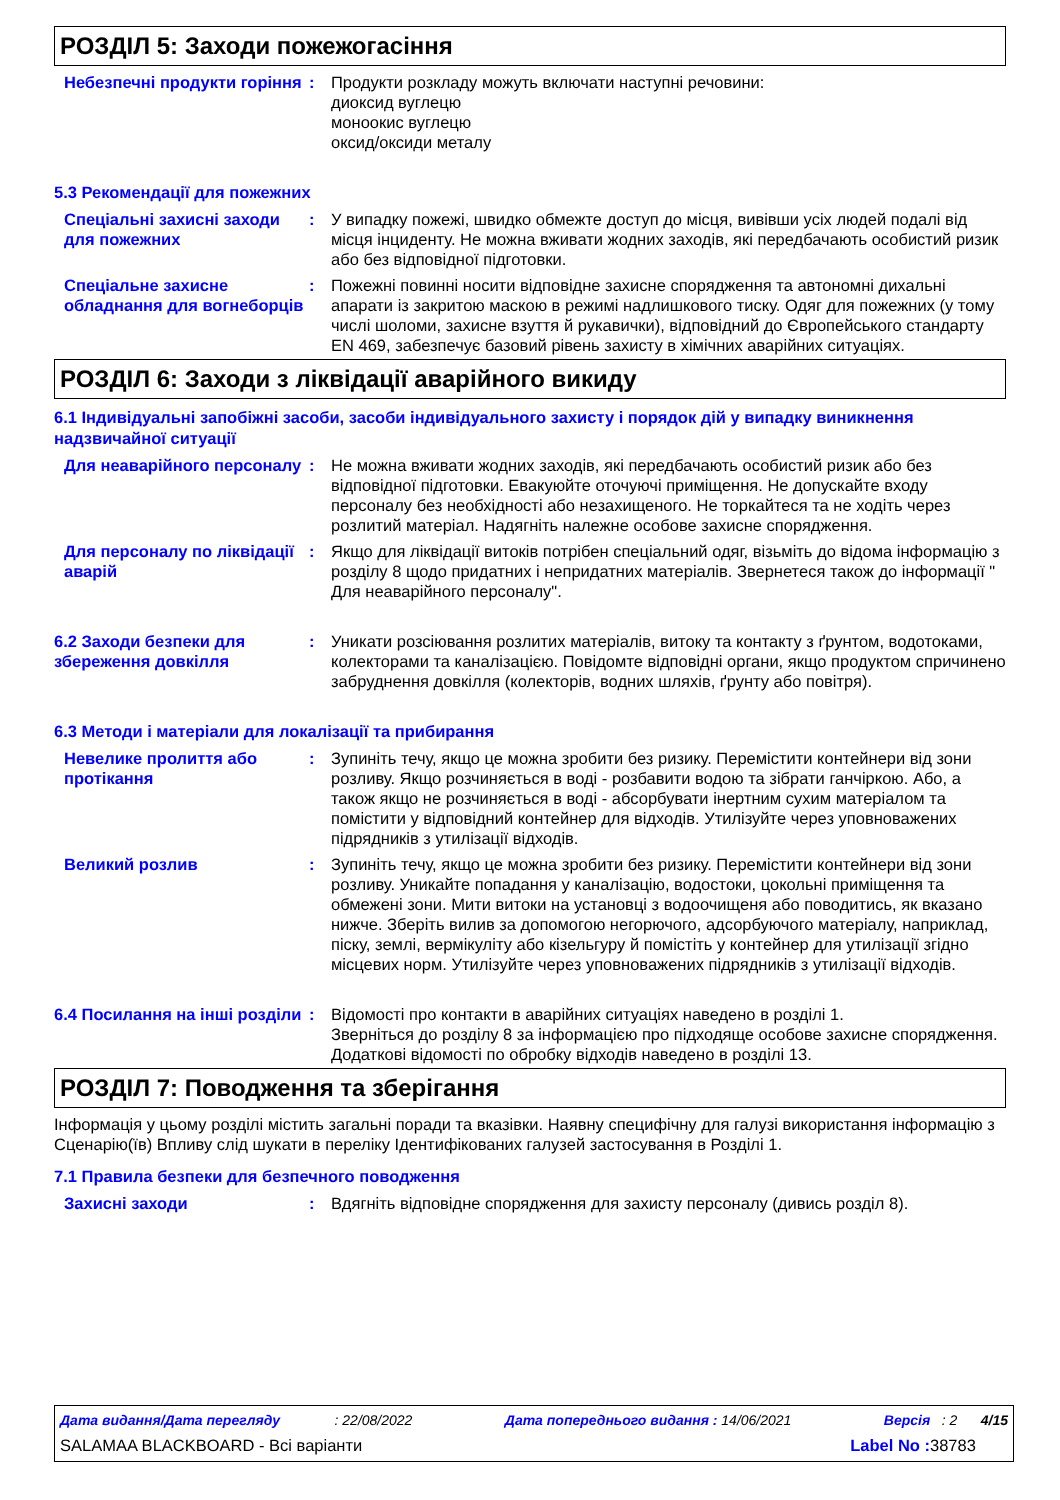РОЗДІЛ 5: Заходи пожежогасіння
Небезпечні продукти горіння
: Продукти розкладу можуть включати наступні речовини:
диоксид вуглецю
моноокис вуглецю
оксид/оксиди металу
5.3 Рекомендації для пожежних
Спеціальні захисні заходи для пожежних
: У випадку пожежі, швидко обмежте доступ до місця, вивівши усіх людей подалі від місця інциденту. Не можна вживати жодних заходів, які передбачають особистий ризик або без відповідної підготовки.
Спеціальне захисне обладнання для вогнеборців
: Пожежні повинні носити відповідне захисне спорядження та автономні дихальні апарати із закритою маскою в режимі надлишкового тиску. Одяг для пожежних (у тому числі шоломи, захисне взуття й рукавички), відповідний до Європейського стандарту EN 469, забезпечує базовий рівень захисту в хімічних аварійних ситуаціях.
РОЗДІЛ 6: Заходи з ліквідації аварійного викиду
6.1 Індивідуальні запобіжні засоби, засоби індивідуального захисту і порядок дій у випадку виникнення надзвичайної ситуації
Для неаварійного персоналу
: Не можна вживати жодних заходів, які передбачають особистий ризик або без відповідної підготовки. Евакуюйте оточуючі приміщення. Не допускайте входу персоналу без необхідності або незахищеного. Не торкайтеся та не ходіть через розлитий матеріал. Надягніть належне особове захисне спорядження.
Для персоналу по ліквідації аварій
: Якщо для ліквідації витоків потрібен спеціальний одяг, візьміть до відома інформацію з розділу 8 щодо придатних і непридатних матеріалів. Звернетеся також до інформації " Для неаварійного персоналу".
6.2 Заходи безпеки для збереження довкілля
: Уникати розсіювання розлитих матеріалів, витоку та контакту з ґрунтом, водотоками, колекторами та каналізацією. Повідомте відповідні органи, якщо продуктом спричинено забруднення довкілля (колекторів, водних шляхів, ґрунту або повітря).
6.3 Методи і матеріали для локалізації та прибирання
Невелике пролиття або протікання
: Зупиніть течу, якщо це можна зробити без ризику. Перемістити контейнери від зони розливу. Якщо розчиняється в воді - розбавити водою та зібрати ганчіркою. Або, а також якщо не розчиняється в воді - абсорбувати інертним сухим матеріалом та помістити у відповідний контейнер для відходів. Утилізуйте через уповноважених підрядників з утилізації відходів.
Великий розлив : Зупиніть течу, якщо це можна зробити без ризику. Перемістити контейнери від зони розливу. Уникайте попадання у каналізацію, водостоки, цокольні приміщення та обмежені зони. Мити витоки на установці з водоочищеня або поводитись, як вказано нижче. Зберіть вилив за допомогою негорючого, адсорбуючого матеріалу, наприклад, піску, землі, вермікуліту або кізельгуру й помістіть у контейнер для утилізації згідно місцевих норм. Утилізуйте через уповноважених підрядників з утилізації відходів.
6.4 Посилання на інші розділи
: Відомості про контакти в аварійних ситуаціях наведено в розділі 1.
Зверніться до розділу 8 за інформацією про підходяще особове захисне спорядження.
Додаткові відомості по обробку відходів наведено в розділі 13.
РОЗДІЛ 7: Поводження та зберігання
Інформація у цьому розділі містить загальні поради та вказівки. Наявну специфічну для галузі використання інформацію з Сценарію(їв) Впливу слід шукати в переліку Ідентифікованих галузей застосування в Розділі 1.
7.1 Правила безпеки для безпечного поводження
Захисні заходи : Вдягніть відповідне спорядження для захисту персоналу (дивись розділ 8).
Дата видання/Дата перегляду : 22/08/2022 Дата попереднього видання : 14/06/2021 Версія : 2 4/15
SALAMAA BLACKBOARD - Всі варіанти Label No : 38783